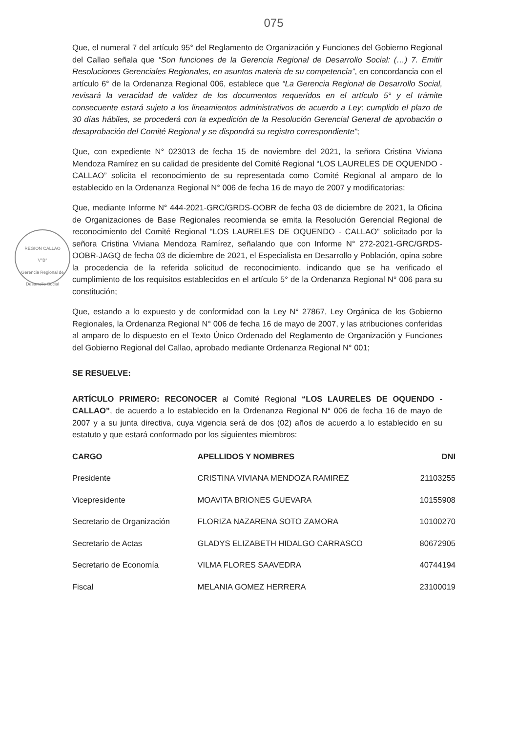075
REGION CALLAO
V°B°
Gerencia Regional de Desarrollo Social
Que, el numeral 7 del artículo 95° del Reglamento de Organización y Funciones del Gobierno Regional del Callao señala que “Son funciones de la Gerencia Regional de Desarrollo Social: (…) 7. Emitir Resoluciones Gerenciales Regionales, en asuntos materia de su competencia”, en concordancia con el artículo 6° de la Ordenanza Regional 006, establece que “La Gerencia Regional de Desarrollo Social, revisará la veracidad de validez de los documentos requeridos en el artículo 5° y el trámite consecuente estará sujeto a los lineamientos administrativos de acuerdo a Ley; cumplido el plazo de 30 días hábiles, se procederá con la expedición de la Resolución Gerencial General de aprobación o desaprobación del Comité Regional y se dispondrá su registro correspondiente”;
Que, con expediente N° 023013 de fecha 15 de noviembre del 2021, la señora Cristina Viviana Mendoza Ramírez en su calidad de presidente del Comité Regional “LOS LAURELES DE OQUENDO - CALLAO” solicita el reconocimiento de su representada como Comité Regional al amparo de lo establecido en la Ordenanza Regional N° 006 de fecha 16 de mayo de 2007 y modificatorias;
Que, mediante Informe N° 444-2021-GRC/GRDS-OOBR de fecha 03 de diciembre de 2021, la Oficina de Organizaciones de Base Regionales recomienda se emita la Resolución Gerencial Regional de reconocimiento del Comité Regional “LOS LAURELES DE OQUENDO - CALLAO” solicitado por la señora Cristina Viviana Mendoza Ramírez, señalando que con Informe N° 272-2021-GRC/GRDS-OOBR-JAGQ de fecha 03 de diciembre de 2021, el Especialista en Desarrollo y Población, opina sobre la procedencia de la referida solicitud de reconocimiento, indicando que se ha verificado el cumplimiento de los requisitos establecidos en el artículo 5° de la Ordenanza Regional N° 006 para su constitución;
Que, estando a lo expuesto y de conformidad con la Ley N° 27867, Ley Orgánica de los Gobierno Regionales, la Ordenanza Regional N° 006 de fecha 16 de mayo de 2007, y las atribuciones conferidas al amparo de lo dispuesto en el Texto Único Ordenado del Reglamento de Organización y Funciones del Gobierno Regional del Callao, aprobado mediante Ordenanza Regional N° 001;
SE RESUELVE:
ARTÍCULO PRIMERO: RECONOCER al Comité Regional “LOS LAURELES DE OQUENDO - CALLAO”, de acuerdo a lo establecido en la Ordenanza Regional N° 006 de fecha 16 de mayo de 2007 y a su junta directiva, cuya vigencia será de dos (02) años de acuerdo a lo establecido en su estatuto y que estará conformado por los siguientes miembros:
| CARGO | APELLIDOS Y NOMBRES | DNI |
| --- | --- | --- |
| Presidente | CRISTINA VIVIANA MENDOZA RAMIREZ | 21103255 |
| Vicepresidente | MOAVITA BRIONES GUEVARA | 10155908 |
| Secretario de Organización | FLORIZA NAZARENA SOTO ZAMORA | 10100270 |
| Secretario de Actas | GLADYS ELIZABETH HIDALGO CARRASCO | 80672905 |
| Secretario de Economía | VILMA FLORES SAAVEDRA | 40744194 |
| Fiscal | MELANIA GOMEZ HERRERA | 23100019 |